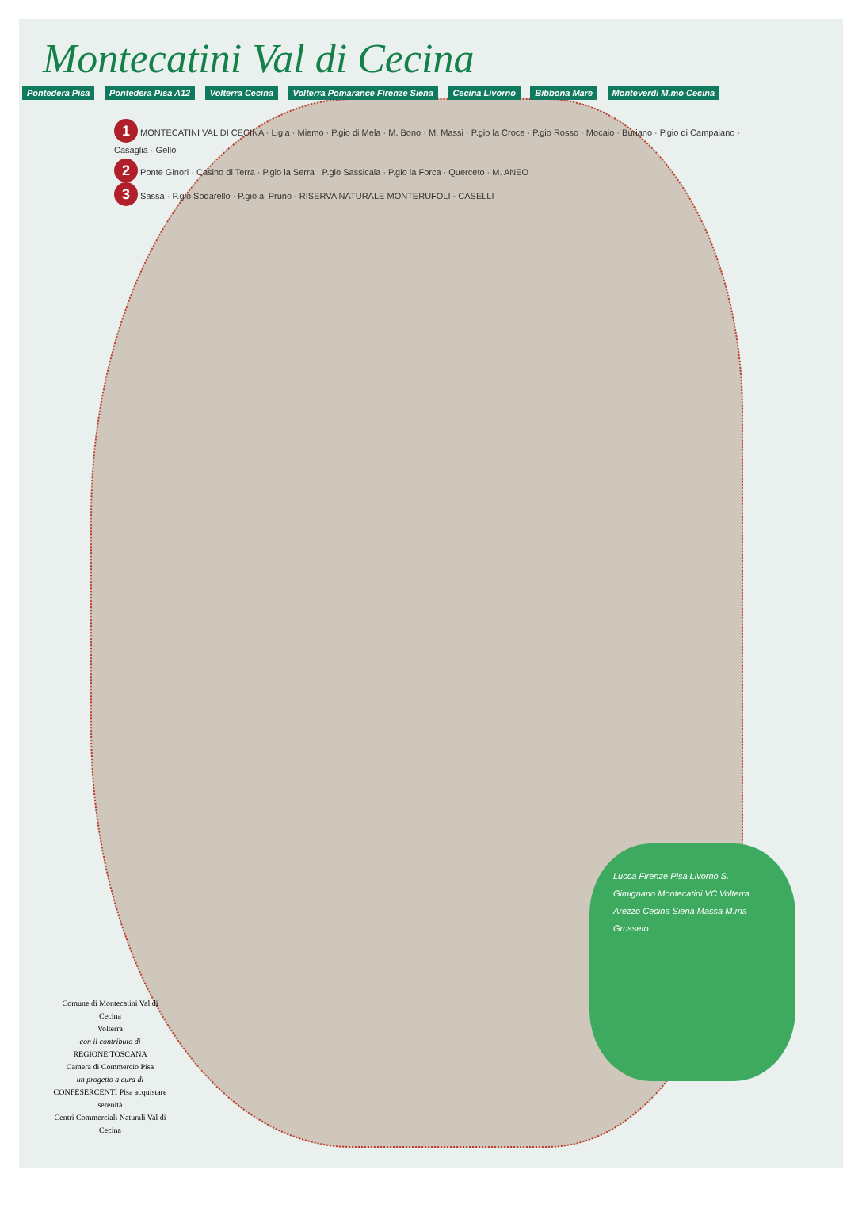Montecatini Val di Cecina
Pontedera Pisa Pontedera Pisa A12 Volterra Cecina Volterra Pomarance Firenze Siena Cecina Livorno Bibbona Mare Monteverdi M.mo Cecina
1 MONTECATINI VAL DI CECINA · Ligia · Miemo · P.gio di Mela · M. Bono · M. Massi · P.gio la Croce · P.gio Rosso · Mocaio · Buriano · P.gio di Campaiano · Casaglia · Gello
2 Ponte Ginori · Casino di Terra · P.gio la Serra · P.gio Sassicaia · P.gio la Forca · Querceto · M. ANEO
3 Sassa · P.gio Sodarello · P.gio al Pruno · RISERVA NATURALE MONTERUFOLI - CASELLI
Lucca Firenze Pisa Livorno S. Gimignano Montecatini VC Volterra Arezzo Cecina Siena Massa M.ma Grosseto
Comune di Montecatini Val di Cecina
Volterra
con il contributo di
REGIONE TOSCANA
Camera di Commercio Pisa
un progetto a cura di
CONFESERCENTI Pisa acquistare serenità
Centri Commerciali Naturali Val di Cecina